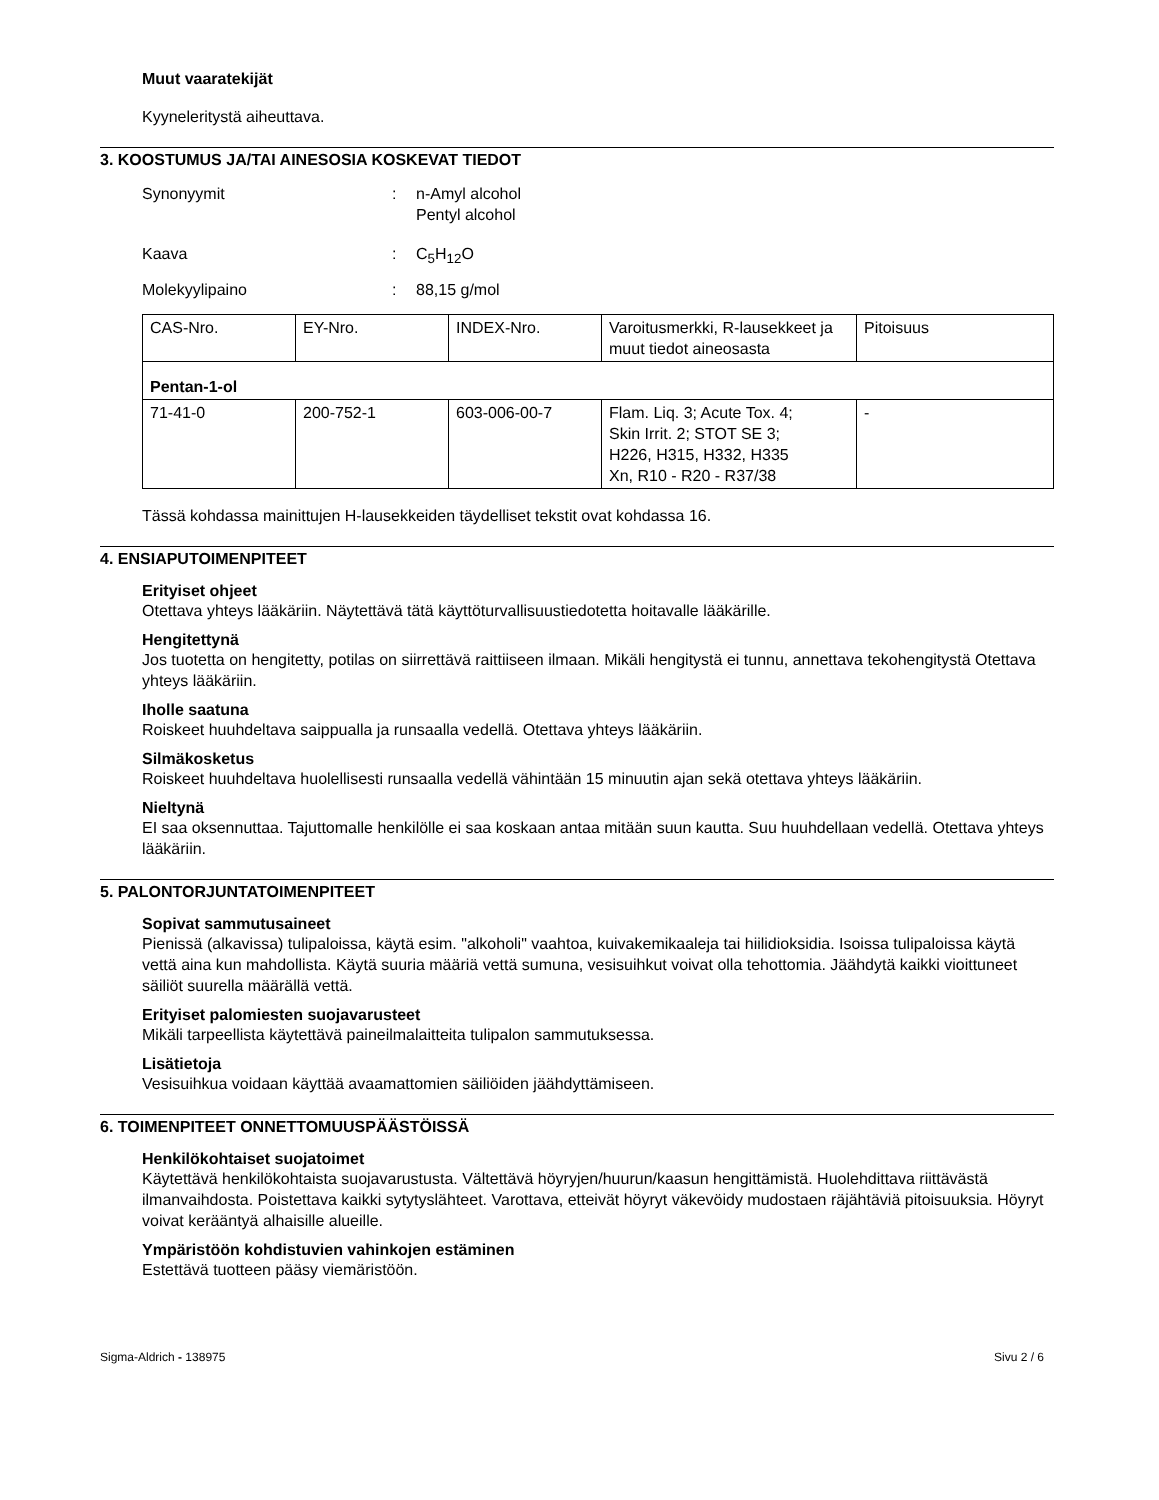Muut vaaratekijät
Kyyneleritystä aiheuttava.
3. KOOSTUMUS JA/TAI AINESOSIA KOSKEVAT TIEDOT
Synonyymit : n-Amyl alcohol
Pentyl alcohol
Kaava : C<sub>5</sub>H<sub>12</sub>O
Molekyylipaino : 88,15 g/mol
| CAS-Nro. | EY-Nro. | INDEX-Nro. | Varoitusmerkki, R-lausekkeet ja muut tiedot aineosasta | Pitoisuus |
| --- | --- | --- | --- | --- |
| Pentan-1-ol | | | | |
| 71-41-0 | 200-752-1 | 603-006-00-7 | Flam. Liq. 3; Acute Tox. 4; Skin Irrit. 2; STOT SE 3; H226, H315, H332, H335 Xn, R10 - R20 - R37/38 | - |
Tässä kohdassa mainittujen H-lausekkeiden täydelliset tekstit ovat kohdassa 16.
4. ENSIAPUTOIMENPITEET
Erityiset ohjeet
Otettava yhteys lääkäriin. Näytettävä tätä käyttöturvallisuustiedotetta hoitavalle lääkärille.
Hengitettynä
Jos tuotetta on hengitetty, potilas on siirrettävä raittiiseen ilmaan. Mikäli hengitystä ei tunnu, annettava tekohengitystä Otettava yhteys lääkäriin.
Iholle saatuna
Roiskeet huuhdeltava saippualla ja runsaalla vedellä. Otettava yhteys lääkäriin.
Silmäkosketus
Roiskeet huuhdeltava huolellisesti runsaalla vedellä vähintään 15 minuutin ajan sekä otettava yhteys lääkäriin.
Nieltynä
EI saa oksennuttaa. Tajuttomalle henkilölle ei saa koskaan antaa mitään suun kautta. Suu huuhdellaan vedellä. Otettava yhteys lääkäriin.
5. PALONTORJUNTATOIMENPITEET
Sopivat sammutusaineet
Pienissä (alkavissa) tulipaloissa, käytä esim. "alkoholi" vaahtoa, kuivakemikaaleja tai hiilidioksidia. Isoissa tulipaloissa käytä vettä aina kun mahdollista. Käytä suuria määriä vettä sumuna, vesisuihkut voivat olla tehottomia. Jäähdytä kaikki vioittuneet säiliöt suurella määrällä vettä.
Erityiset palomiesten suojavarusteet
Mikäli tarpeellista käytettävä paineilmalaitteita tulipalon sammutuksessa.
Lisätietoja
Vesisuihkua voidaan käyttää avaamattomien säiliöiden jäähdyttämiseen.
6. TOIMENPITEET ONNETTOMUUSPÄÄSTÖISSÄ
Henkilökohtaiset suojatoimet
Käytettävä henkilökohtaista suojavarustusta. Vältettävä höyryjen/huurun/kaasun hengittämistä. Huolehdittava riittävästä ilmanvaihdosta. Poistettava kaikki sytytyslähteet. Varottava, etteivät höyryt väkevöidy mudostaen räjähtäviä pitoisuuksia. Höyryt voivat kerääntyä alhaisille alueille.
Ympäristöön kohdistuvien vahinkojen estäminen
Estettävä tuotteen pääsy viemäristöön.
Sigma-Aldrich - 138975 Sivu 2 / 6